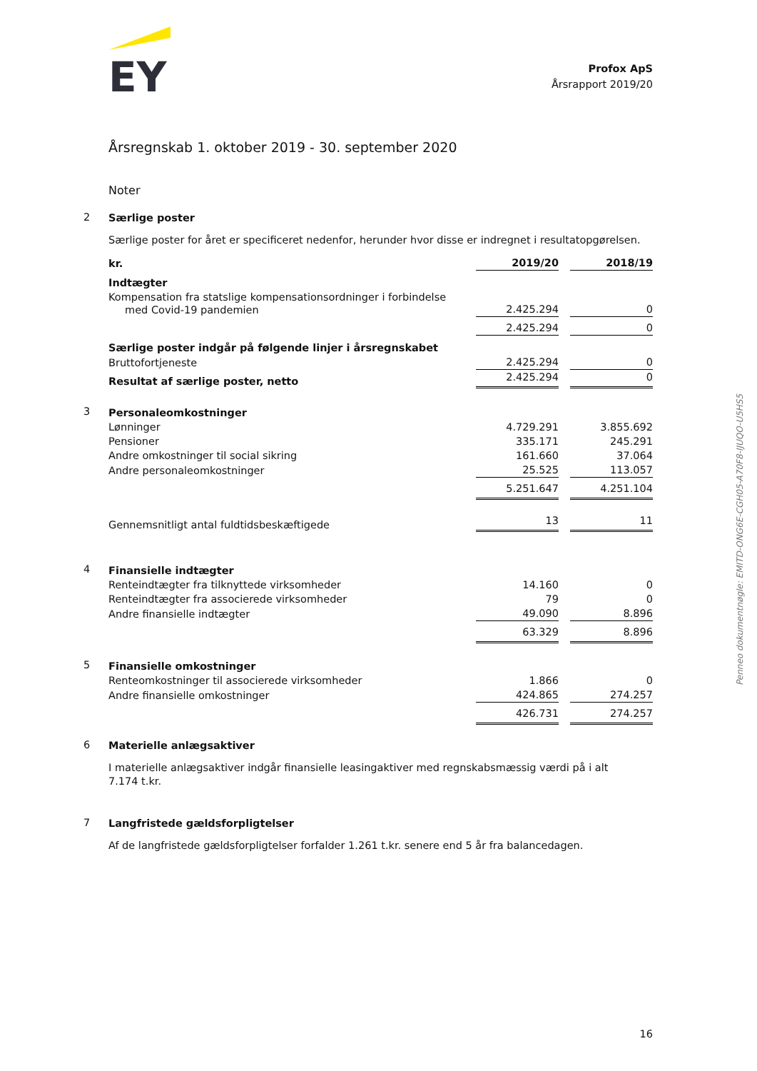EY
Profox ApS
Årsrapport 2019/20
Årsregnskab 1. oktober 2019 - 30. september 2020
Noter
2
Særlige poster
Særlige poster for året er specificeret nedenfor, herunder hvor disse er indregnet i resultatopgørelsen.
| kr. | 2019/20 | | 2018/19 |
| Indtægter | | | |
| Kompensation fra statslige kompensationsordninger i forbindelse med Covid-19 pandemien | 2.425.294 | | 0 |
| | 2.425.294 | | 0 |
| Særlige poster indgår på følgende linjer i årsregnskabet | | | |
| Bruttofortjeneste | 2.425.294 | | 0 |
| Resultat af særlige poster, netto | 2.425.294 | | 0 |
3
| Personaleomkostninger | | | |
| Lønninger | 4.729.291 | | 3.855.692 |
| Pensioner | 335.171 | | 245.291 |
| Andre omkostninger til social sikring | 161.660 | | 37.064 |
| Andre personaleomkostninger | 25.525 | | 113.057 |
| | 5.251.647 | | 4.251.104 |
| Gennemsnitligt antal fuldtidsbeskæftigede | 13 | | 11 |
4
| Finansielle indtægter | | | |
| Renteindtægter fra tilknyttede virksomheder | 14.160 | | 0 |
| Renteindtægter fra associerede virksomheder | 79 | | 0 |
| Andre finansielle indtægter | 49.090 | | 8.896 |
| | 63.329 | | 8.896 |
5
| Finansielle omkostninger | | | |
| Renteomkostninger til associerede virksomheder | 1.866 | | 0 |
| Andre finansielle omkostninger | 424.865 | | 274.257 |
| | 426.731 | | 274.257 |
6
Materielle anlægsaktiver
I materielle anlægsaktiver indgår finansielle leasingaktiver med regnskabsmæssig værdi på i alt
7.174 t.kr.
7
Langfristede gældsforpligtelser
Af de langfristede gældsforpligtelser forfalder 1.261 t.kr. senere end 5 år fra balancedagen.
Penneo dokumentnøgle: EMITD-ONG6E-CGH05-A70F8-IJUQO-U5HS5
16